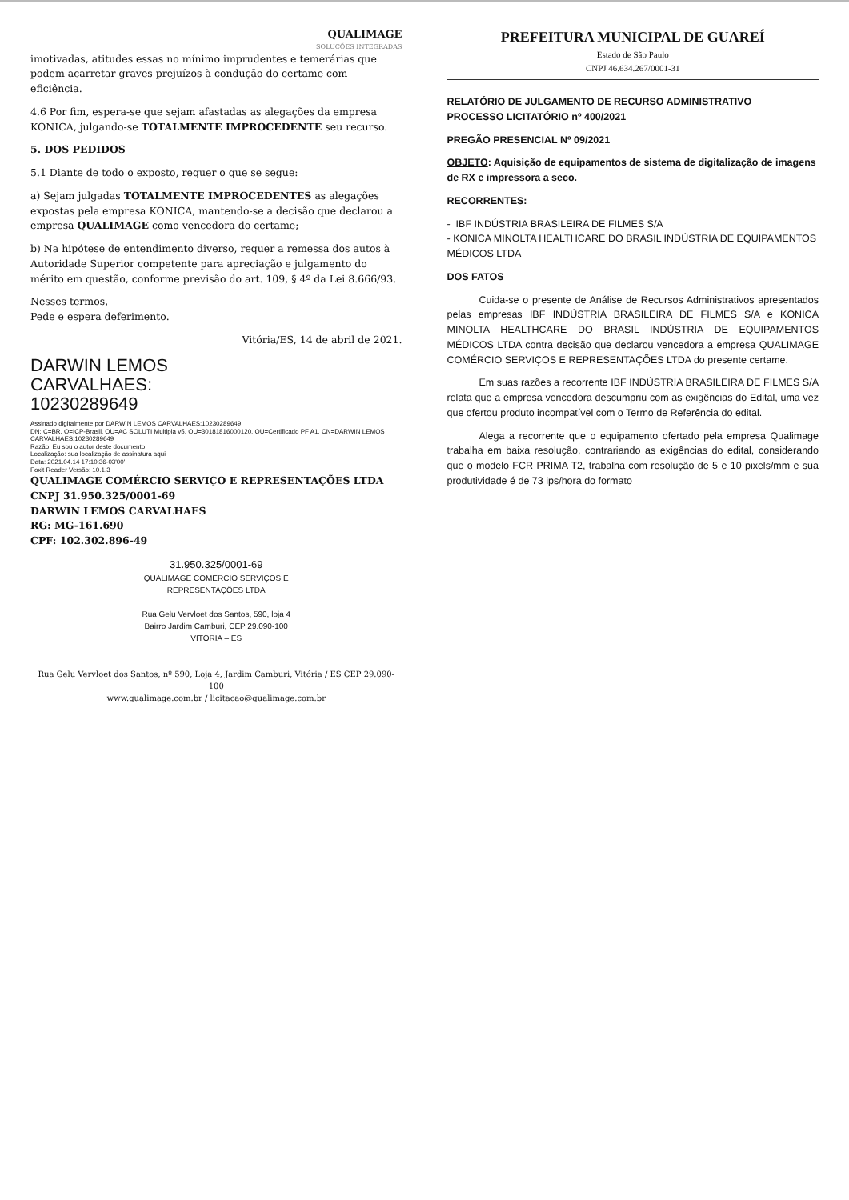QUALIMAGE
SOLUÇÕES INTEGRADAS
imotivadas, atitudes essas no mínimo imprudentes e temerárias que podem acarretar graves prejuízos à condução do certame com eficiência.
4.6 Por fim, espera-se que sejam afastadas as alegações da empresa KONICA, julgando-se TOTALMENTE IMPROCEDENTE seu recurso.
5. DOS PEDIDOS
5.1 Diante de todo o exposto, requer o que se segue:
a) Sejam julgadas TOTALMENTE IMPROCEDENTES as alegações expostas pela empresa KONICA, mantendo-se a decisão que declarou a empresa QUALIMAGE como vencedora do certame;
b) Na hipótese de entendimento diverso, requer a remessa dos autos à Autoridade Superior competente para apreciação e julgamento do mérito em questão, conforme previsão do art. 109, § 4º da Lei 8.666/93.
Nesses termos,
Pede e espera deferimento.
Vitória/ES, 14 de abril de 2021.
DARWIN LEMOS
CARVALHAES:
10230289649
Assinado digitalmente por DARWIN LEMOS CARVALHAES:10230289649
DN: C=BR, O=ICP-Brasil, OU=AC SOLUTI Multipla v5, OU=30181816000120, OU=Certificado PF A1, CN=DARWIN LEMOS CARVALHAES:10230289649
Razão: Eu sou o autor deste documento
Localização: sua localização de assinatura aqui
Data: 2021.04.14 17:10:36-03'00'
Foxit Reader Versão: 10.1.3
QUALIMAGE COMÉRCIO SERVIÇO E REPRESENTAÇÕES LTDA
CNPJ 31.950.325/0001-69
DARWIN LEMOS CARVALHAES
RG: MG-161.690
CPF: 102.302.896-49
31.950.325/0001-69
QUALIMAGE COMERCIO SERVIÇOS E
REPRESENTAÇÕES LTDA
Rua Gelu Vervloet dos Santos, 590, loja 4
Bairro Jardim Camburi, CEP 29.090-100
VITÓRIA – ES
Rua Gelu Vervloet dos Santos, nº 590, Loja 4, Jardim Camburi, Vitória / ES CEP 29.090-100
www.qualimage.com.br / licitacao@qualimage.com.br
PREFEITURA MUNICIPAL DE GUAREÍ
Estado de São Paulo
CNPJ 46.634.267/0001-31
RELATÓRIO DE JULGAMENTO DE RECURSO ADMINISTRATIVO
PROCESSO LICITATÓRIO nº 400/2021
PREGÃO PRESENCIAL Nº 09/2021
OBJETO: Aquisição de equipamentos de sistema de digitalização de imagens de RX e impressora a seco.
RECORRENTES:
- IBF INDÚSTRIA BRASILEIRA DE FILMES S/A
- KONICA MINOLTA HEALTHCARE DO BRASIL INDÚSTRIA DE EQUIPAMENTOS MÉDICOS LTDA
DOS FATOS
Cuida-se o presente de Análise de Recursos Administrativos apresentados pelas empresas IBF INDÚSTRIA BRASILEIRA DE FILMES S/A e KONICA MINOLTA HEALTHCARE DO BRASIL INDÚSTRIA DE EQUIPAMENTOS MÉDICOS LTDA contra decisão que declarou vencedora a empresa QUALIMAGE COMÉRCIO SERVIÇOS E REPRESENTAÇÕES LTDA do presente certame.
Em suas razões a recorrente IBF INDÚSTRIA BRASILEIRA DE FILMES S/A relata que a empresa vencedora descumpriu com as exigências do Edital, uma vez que ofertou produto incompatível com o Termo de Referência do edital.
Alega a recorrente que o equipamento ofertado pela empresa Qualimage trabalha em baixa resolução, contrariando as exigências do edital, considerando que o modelo FCR PRIMA T2, trabalha com resolução de 5 e 10 pixels/mm e sua produtividade é de 73 ips/hora do formato